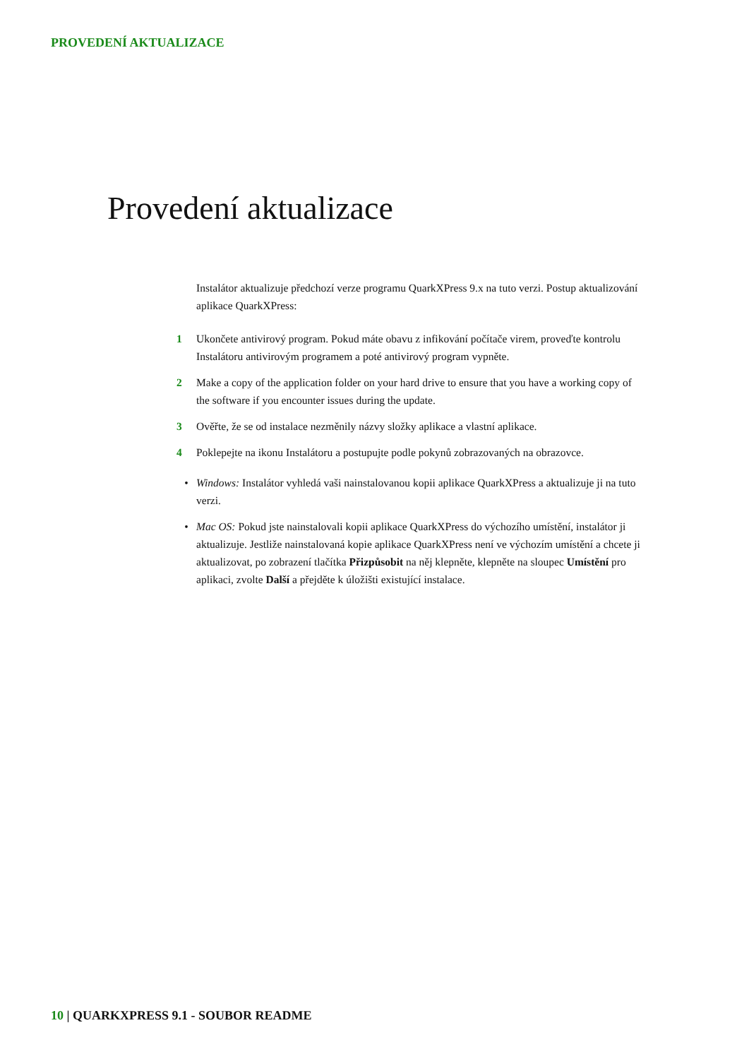PROVEDENÍ AKTUALIZACE
Provedení aktualizace
Instalátor aktualizuje předchozí verze programu QuarkXPress 9.x na tuto verzi. Postup aktualizování aplikace QuarkXPress:
1 Ukončete antivirový program. Pokud máte obavu z infikování počítače virem, proveďte kontrolu Instalátoru antivirovým programem a poté antivirový program vypněte.
2 Make a copy of the application folder on your hard drive to ensure that you have a working copy of the software if you encounter issues during the update.
3 Ověřte, že se od instalace nezměnily názvy složky aplikace a vlastní aplikace.
4 Poklepejte na ikonu Instalátoru a postupujte podle pokynů zobrazovaných na obrazovce.
• Windows: Instalátor vyhledá vaši nainstalovanou kopii aplikace QuarkXPress a aktualizuje ji na tuto verzi.
• Mac OS: Pokud jste nainstalovali kopii aplikace QuarkXPress do výchozího umístění, instalátor ji aktualizuje. Jestliže nainstalovaná kopie aplikace QuarkXPress není ve výchozím umístění a chcete ji aktualizovat, po zobrazení tlačítka Přizpůsobit na něj klepněte, klepněte na sloupec Umístění pro aplikaci, zvolte Další a přejděte k úložišti existující instalace.
10 | QUARKXPRESS 9.1 - SOUBOR README